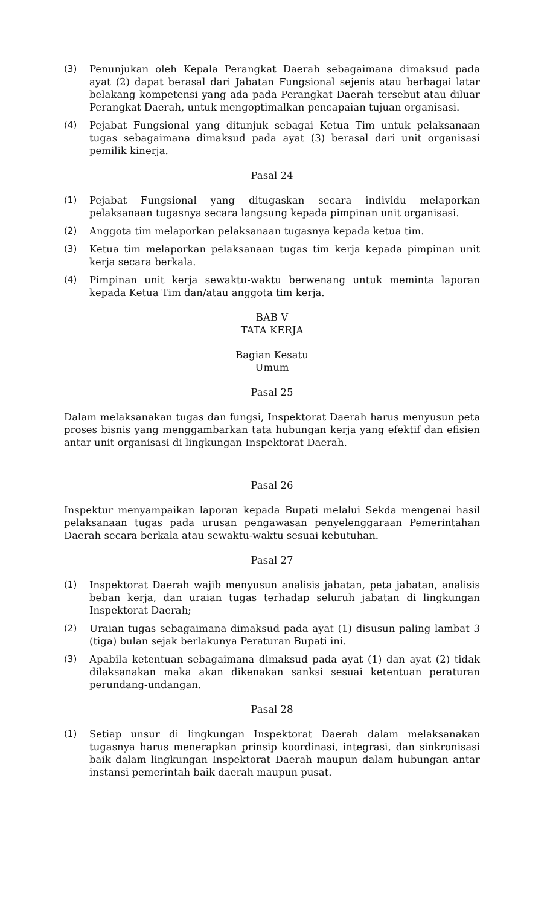(3) Penunjukan oleh Kepala Perangkat Daerah sebagaimana dimaksud pada ayat (2) dapat berasal dari Jabatan Fungsional sejenis atau berbagai latar belakang kompetensi yang ada pada Perangkat Daerah tersebut atau diluar Perangkat Daerah, untuk mengoptimalkan pencapaian tujuan organisasi.
(4) Pejabat Fungsional yang ditunjuk sebagai Ketua Tim untuk pelaksanaan tugas sebagaimana dimaksud pada ayat (3) berasal dari unit organisasi pemilik kinerja.
Pasal 24
(1) Pejabat Fungsional yang ditugaskan secara individu melaporkan pelaksanaan tugasnya secara langsung kepada pimpinan unit organisasi.
(2) Anggota tim melaporkan pelaksanaan tugasnya kepada ketua tim.
(3) Ketua tim melaporkan pelaksanaan tugas tim kerja kepada pimpinan unit kerja secara berkala.
(4) Pimpinan unit kerja sewaktu-waktu berwenang untuk meminta laporan kepada Ketua Tim dan/atau anggota tim kerja.
BAB V
TATA KERJA
Bagian Kesatu
Umum
Pasal 25
Dalam melaksanakan tugas dan fungsi, Inspektorat Daerah harus menyusun peta proses bisnis yang menggambarkan tata hubungan kerja yang efektif dan efisien antar unit organisasi di lingkungan Inspektorat Daerah.
Pasal 26
Inspektur menyampaikan laporan kepada Bupati melalui Sekda mengenai hasil pelaksanaan tugas pada urusan pengawasan penyelenggaraan Pemerintahan Daerah secara berkala atau sewaktu-waktu sesuai kebutuhan.
Pasal 27
(1) Inspektorat Daerah wajib menyusun analisis jabatan, peta jabatan, analisis beban kerja, dan uraian tugas terhadap seluruh jabatan di lingkungan Inspektorat Daerah;
(2) Uraian tugas sebagaimana dimaksud pada ayat (1) disusun paling lambat 3 (tiga) bulan sejak berlakunya Peraturan Bupati ini.
(3) Apabila ketentuan sebagaimana dimaksud pada ayat (1) dan ayat (2) tidak dilaksanakan maka akan dikenakan sanksi sesuai ketentuan peraturan perundang-undangan.
Pasal 28
(1) Setiap unsur di lingkungan Inspektorat Daerah dalam melaksanakan tugasnya harus menerapkan prinsip koordinasi, integrasi, dan sinkronisasi baik dalam lingkungan Inspektorat Daerah maupun dalam hubungan antar instansi pemerintah baik daerah maupun pusat.